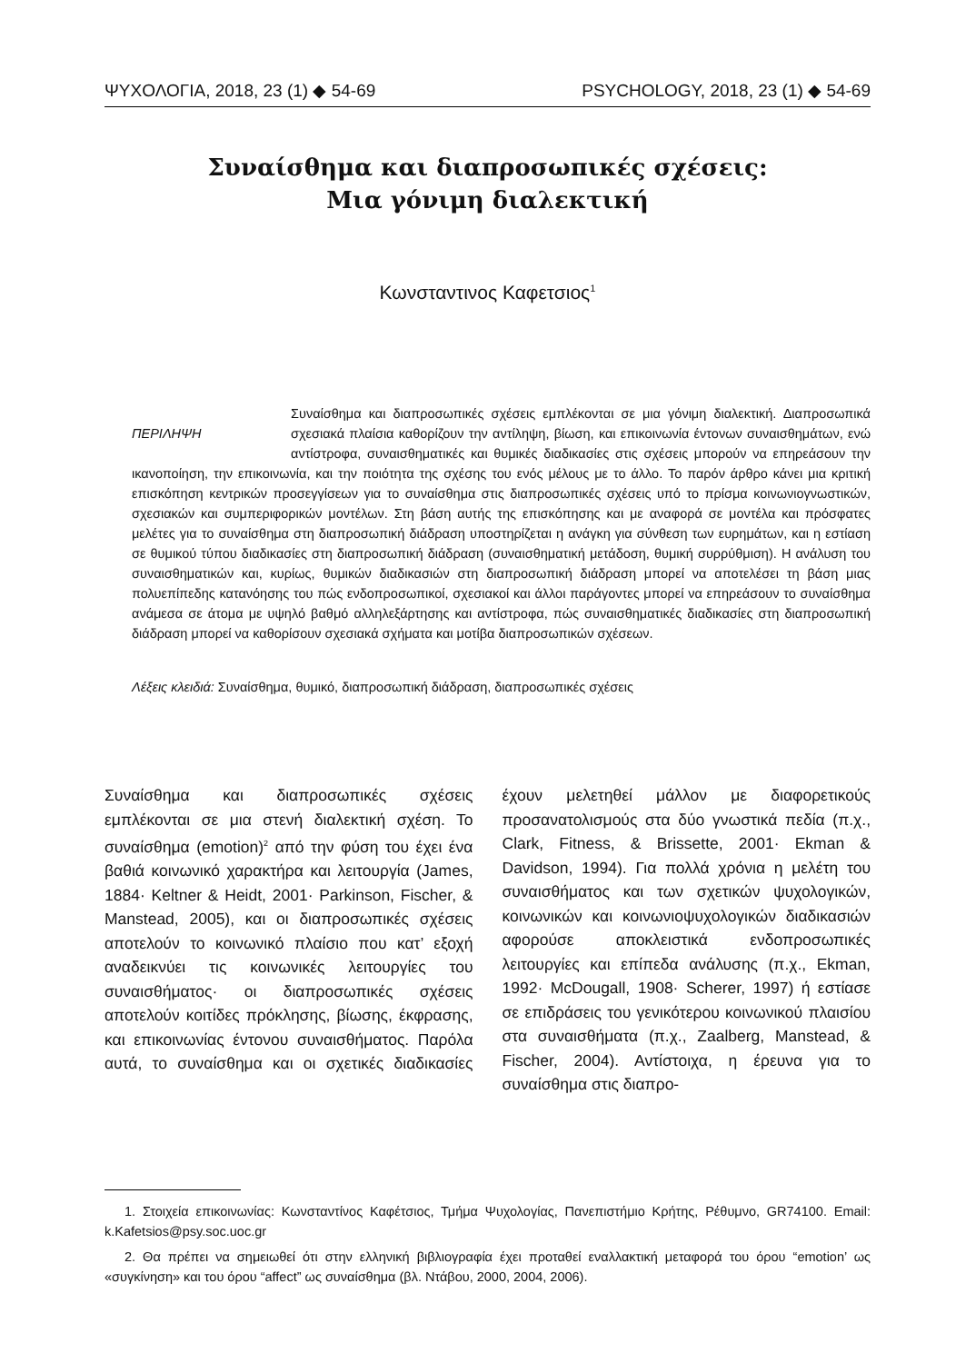ΨΥΧΟΛΟΓΙΑ, 2018, 23 (1) ◆ 54-69 PSYCHOLOGY, 2018, 23 (1) ◆ 54-69
Συναίσθημα και διαπροσωπικές σχέσεις:
Μια γόνιμη διαλεκτική
Κωνσταντινος Καφετσιος<sup>1</sup>
ΠΕΡΙΛΗΨΗ
Συναίσθημα και διαπροσωπικές σχέσεις εμπλέκονται σε μια γόνιμη διαλεκτική. Διαπροσωπικά σχεσιακά πλαίσια καθορίζουν την αντίληψη, βίωση, και επικοινωνία έντονων συναισθημάτων, ενώ αντίστροφα, συναισθηματικές και θυμικές διαδικασίες στις σχέσεις μπορούν να επηρεάσουν την ικανοποίηση, την επικοινωνία, και την ποιότητα της σχέσης του ενός μέλους με το άλλο. Το παρόν άρθρο κάνει μια κριτική επισκόπηση κεντρικών προσεγγίσεων για το συναίσθημα στις διαπροσωπικές σχέσεις υπό το πρίσμα κοινωνιογνωστικών, σχεσιακών και συμπεριφορικών μοντέλων. Στη βάση αυτής της επισκόπησης και με αναφορά σε μοντέλα και πρόσφατες μελέτες για το συναίσθημα στη διαπροσωπική διάδραση υποστηρίζεται η ανάγκη για σύνθεση των ευρημάτων, και η εστίαση σε θυμικού τύπου διαδικασίες στη διαπροσωπική διάδραση (συναισθηματική μετάδοση, θυμική συρρύθμιση). Η ανάλυση του συναισθηματικών και, κυρίως, θυμικών διαδικασιών στη διαπροσωπική διάδραση μπορεί να αποτελέσει τη βάση μιας πολυεπίπεδης κατανόησης του πώς ενδοπροσωπικοί, σχεσιακοί και άλλοι παράγοντες μπορεί να επηρεάσουν το συναίσθημα ανάμεσα σε άτομα με υψηλό βαθμό αλληλεξάρτησης και αντίστροφα, πώς συναισθηματικές διαδικασίες στη διαπροσωπική διάδραση μπορεί να καθορίσουν σχεσιακά σχήματα και μοτίβα διαπροσωπικών σχέσεων.
Λέξεις κλειδιά: Συναίσθημα, θυμικό, διαπροσωπική διάδραση, διαπροσωπικές σχέσεις
Συναίσθημα και διαπροσωπικές σχέσεις εμπλέκονται σε μια στενή διαλεκτική σχέση. Το συναίσθημα (emotion)<sup>2</sup> από την φύση του έχει ένα βαθιά κοινωνικό χαρακτήρα και λειτουργία (James, 1884· Keltner & Heidt, 2001· Parkinson, Fischer, & Manstead, 2005), και οι διαπροσωπικές σχέσεις αποτελούν το κοινωνικό πλαίσιο που κατ’ εξοχή αναδεικνύει τις κοινωνικές λειτουργίες του συναισθήματος· οι διαπροσωπικές σχέσεις αποτελούν κοιτίδες πρόκλησης, βίωσης, έκφρασης, και επικοινωνίας έντονου συναισθήματος. Παρόλα αυτά, το συναίσθημα και οι σχετικές διαδικασίες έχουν μελετηθεί μάλλον με διαφορετικούς προσανατολισμούς στα δύο γνωστικά πεδία (π.χ., Clark, Fitness, & Brissette, 2001· Ekman & Davidson, 1994). Για πολλά χρόνια η μελέτη του συναισθήματος και των σχετικών ψυχολογικών, κοινωνικών και κοινωνιοψυχολογικών διαδικασιών αφορούσε αποκλειστικά ενδοπροσωπικές λειτουργίες και επίπεδα ανάλυσης (π.χ., Ekman, 1992· McDougall, 1908· Scherer, 1997) ή εστίασε σε επιδράσεις του γενικότερου κοινωνικού πλαισίου στα συναισθήματα (π.χ., Zaalberg, Manstead, & Fischer, 2004). Αντίστοιχα, η έρευνα για το συναίσθημα στις διαπρο-
1. Στοιχεία επικοινωνίας: Κωνσταντίνος Καφέτσιος, Τμήμα Ψυχολογίας, Πανεπιστήμιο Κρήτης, Ρέθυμνο, GR74100. Email: k.Kafetsios@psy.soc.uoc.gr
2. Θα πρέπει να σημειωθεί ότι στην ελληνική βιβλιογραφία έχει προταθεί εναλλακτική μεταφορά του όρου “emotion’ ως «συγκίνηση» και του όρου “affect” ως συναίσθημα (βλ. Ντάβου, 2000, 2004, 2006).